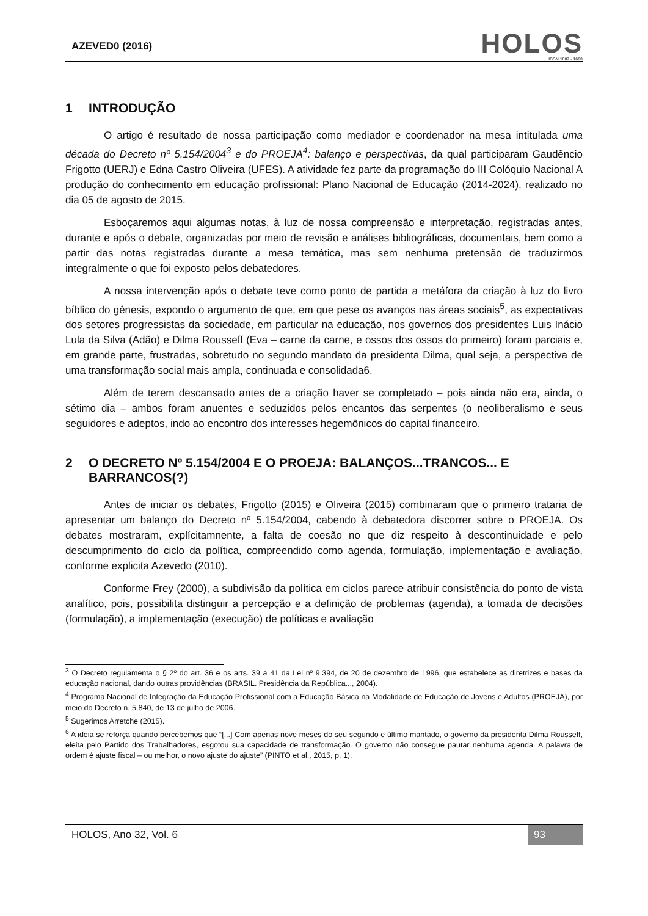AZEVED0 (2016)
HOLOS
ISSN 1807 - 1600
1 INTRODUÇÃO
O artigo é resultado de nossa participação como mediador e coordenador na mesa intitulada uma década do Decreto nº 5.154/2004<sup>3</sup> e do PROEJA<sup>4</sup>: balanço e perspectivas, da qual participaram Gaudêncio Frigotto (UERJ) e Edna Castro Oliveira (UFES). A atividade fez parte da programação do III Colóquio Nacional A produção do conhecimento em educação profissional: Plano Nacional de Educação (2014-2024), realizado no dia 05 de agosto de 2015.
Esboçaremos aqui algumas notas, à luz de nossa compreensão e interpretação, registradas antes, durante e após o debate, organizadas por meio de revisão e análises bibliográficas, documentais, bem como a partir das notas registradas durante a mesa temática, mas sem nenhuma pretensão de traduzirmos integralmente o que foi exposto pelos debatedores.
A nossa intervenção após o debate teve como ponto de partida a metáfora da criação à luz do livro bíblico do gênesis, expondo o argumento de que, em que pese os avanços nas áreas sociais<sup>5</sup>, as expectativas dos setores progressistas da sociedade, em particular na educação, nos governos dos presidentes Luis Inácio Lula da Silva (Adão) e Dilma Rousseff (Eva – carne da carne, e ossos dos ossos do primeiro) foram parciais e, em grande parte, frustradas, sobretudo no segundo mandato da presidenta Dilma, qual seja, a perspectiva de uma transformação social mais ampla, continuada e consolidada6.
Além de terem descansado antes de a criação haver se completado – pois ainda não era, ainda, o sétimo dia – ambos foram anuentes e seduzidos pelos encantos das serpentes (o neoliberalismo e seus seguidores e adeptos, indo ao encontro dos interesses hegemônicos do capital financeiro.
2 O DECRETO Nº 5.154/2004 E O PROEJA: BALANÇOS...TRANCOS... E BARRANCOS(?)
Antes de iniciar os debates, Frigotto (2015) e Oliveira (2015) combinaram que o primeiro trataria de apresentar um balanço do Decreto nº 5.154/2004, cabendo à debatedora discorrer sobre o PROEJA. Os debates mostraram, explícitamnente, a falta de coesão no que diz respeito à descontinuidade e pelo descumprimento do ciclo da política, compreendido como agenda, formulação, implementação e avaliação, conforme explicita Azevedo (2010).
Conforme Frey (2000), a subdivisão da política em ciclos parece atribuir consistência do ponto de vista analítico, pois, possibilita distinguir a percepção e a definição de problemas (agenda), a tomada de decisões (formulação), a implementação (execução) de políticas e avaliação
<sup>3</sup> O Decreto regulamenta o § 2º do art. 36 e os arts. 39 a 41 da Lei nº 9.394, de 20 de dezembro de 1996, que estabelece as diretrizes e bases da educação nacional, dando outras providências (BRASIL. Presidência da República..., 2004).
<sup>4</sup> Programa Nacional de Integração da Educação Profissional com a Educação Básica na Modalidade de Educação de Jovens e Adultos (PROEJA), por meio do Decreto n. 5.840, de 13 de julho de 2006.
<sup>5</sup> Sugerimos Arretche (2015).
<sup>6</sup> A ideia se reforça quando percebemos que “[...] Com apenas nove meses do seu segundo e último mantado, o governo da presidenta Dilma Rousseff, eleita pelo Partido dos Trabalhadores, esgotou sua capacidade de transformação. O governo não consegue pautar nenhuma agenda. A palavra de ordem é ajuste fiscal – ou melhor, o novo ajuste do ajuste” (PINTO et al., 2015, p. 1).
HOLOS, Ano 32, Vol. 6 93